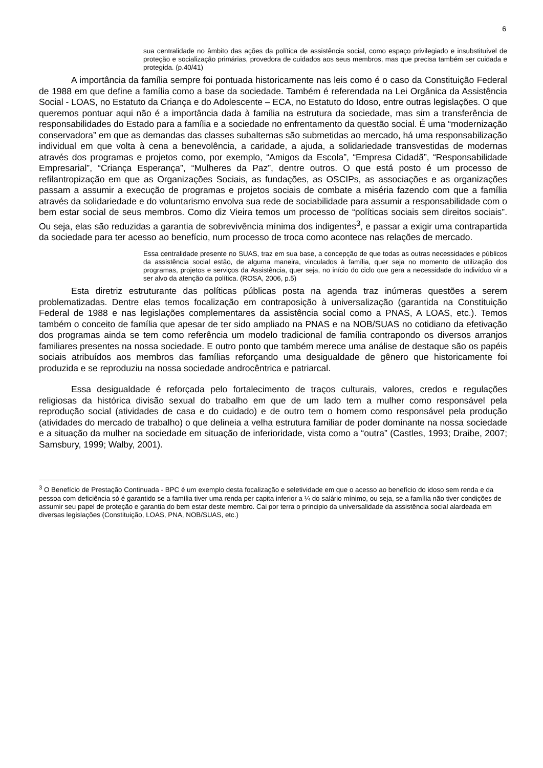6
sua centralidade no âmbito das ações da política de assistência social, como espaço privilegiado e insubstituível de proteção e socialização primárias, provedora de cuidados aos seus membros, mas que precisa também ser cuidada e protegida. (p.40/41)
A importância da família sempre foi pontuada historicamente nas leis como é o caso da Constituição Federal de 1988 em que define a família como a base da sociedade. Também é referendada na Lei Orgânica da Assistência Social - LOAS, no Estatuto da Criança e do Adolescente – ECA, no Estatuto do Idoso, entre outras legislações. O que queremos pontuar aqui não é a importância dada à família na estrutura da sociedade, mas sim a transferência de responsabilidades do Estado para a família e a sociedade no enfrentamento da questão social. É uma “modernização conservadora” em que as demandas das classes subalternas são submetidas ao mercado, há uma responsabilização individual em que volta à cena a benevolência, a caridade, a ajuda, a solidariedade transvestidas de modernas através dos programas e projetos como, por exemplo, “Amigos da Escola”, “Empresa Cidadã”, “Responsabilidade Empresarial”, “Criança Esperança”, “Mulheres da Paz”, dentre outros. O que está posto é um processo de refilantropização em que as Organizações Sociais, as fundações, as OSCIPs, as associações e as organizações passam a assumir a execução de programas e projetos sociais de combate a miséria fazendo com que a família através da solidariedade e do voluntarismo envolva sua rede de sociabilidade para assumir a responsabilidade com o bem estar social de seus membros. Como diz Vieira temos um processo de “políticas sociais sem direitos sociais”. Ou seja, elas são reduzidas a garantia de sobrevivência mínima dos indigentes<sup>3</sup>, e passar a exigir uma contrapartida da sociedade para ter acesso ao benefício, num processo de troca como acontece nas relações de mercado.
Essa centralidade presente no SUAS, traz em sua base, a concepção de que todas as outras necessidades e públicos da assistência social estão, de alguma maneira, vinculados à família, quer seja no momento de utilização dos programas, projetos e serviços da Assistência, quer seja, no início do ciclo que gera a necessidade do indivíduo vir a ser alvo da atenção da política. (ROSA, 2006, p.5)
Esta diretriz estruturante das políticas públicas posta na agenda traz inúmeras questões a serem problematizadas. Dentre elas temos focalização em contraposição à universalização (garantida na Constituição Federal de 1988 e nas legislações complementares da assistência social como a PNAS, A LOAS, etc.). Temos também o conceito de família que apesar de ter sido ampliado na PNAS e na NOB/SUAS no cotidiano da efetivação dos programas ainda se tem como referência um modelo tradicional de família contrapondo os diversos arranjos familiares presentes na nossa sociedade. E outro ponto que também merece uma análise de destaque são os papéis sociais atribuídos aos membros das famílias reforçando uma desigualdade de gênero que historicamente foi produzida e se reproduziu na nossa sociedade androcêntrica e patriarcal.
Essa desigualdade é reforçada pelo fortalecimento de traços culturais, valores, credos e regulações religiosas da histórica divisão sexual do trabalho em que de um lado tem a mulher como responsável pela reprodução social (atividades de casa e do cuidado) e de outro tem o homem como responsável pela produção (atividades do mercado de trabalho) o que delineia a velha estrutura familiar de poder dominante na nossa sociedade e a situação da mulher na sociedade em situação de inferioridade, vista como a “outra” (Castles, 1993; Draibe, 2007; Samsbury, 1999; Walby, 2001).
<sup>3</sup> O Benefício de Prestação Continuada - BPC é um exemplo desta focalização e seletividade em que o acesso ao benefício do idoso sem renda e da pessoa com deficiência só é garantido se a família tiver uma renda per capita inferior a ¼ do salário mínimo, ou seja, se a família não tiver condições de assumir seu papel de proteção e garantia do bem estar deste membro. Cai por terra o principio da universalidade da assistência social alardeada em diversas legislações (Constituição, LOAS, PNA, NOB/SUAS, etc.)